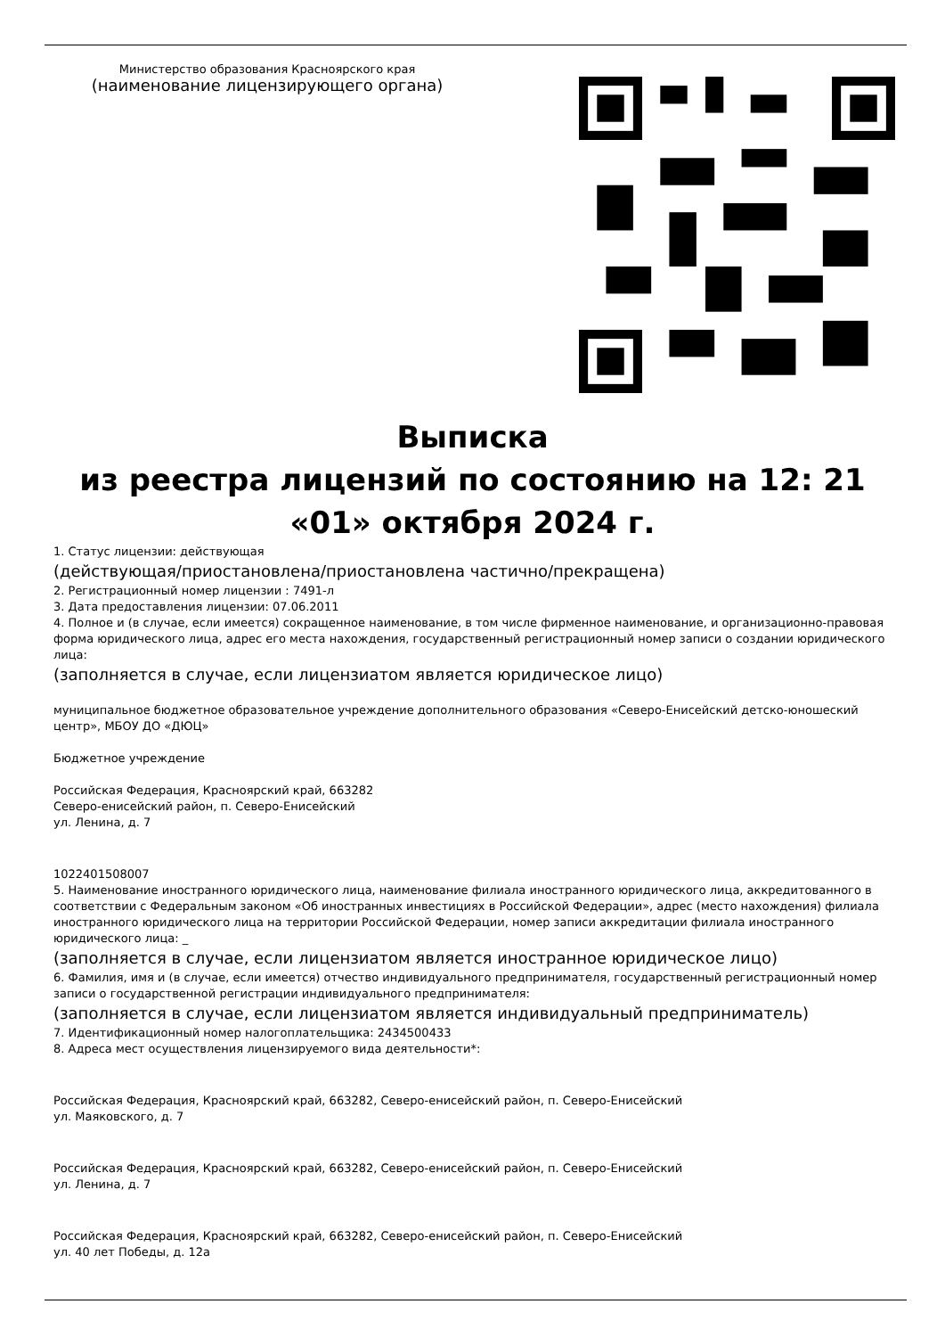Министерство образования Красноярского края
(наименование лицензирующего органа)
Выписка
из реестра лицензий по состоянию на 12: 21 «01» октября 2024 г.
1. Статус лицензии: действующая
(действующая/приостановлена/приостановлена частично/прекращена)
2. Регистрационный номер лицензии : 7491-л
3. Дата предоставления лицензии: 07.06.2011
4. Полное и (в случае, если имеется) сокращенное наименование, в том числе фирменное наименование, и организационно-правовая форма юридического лица, адрес его места нахождения, государственный регистрационный номер записи о создании юридического лица:
(заполняется в случае, если лицензиатом является юридическое лицо)
муниципальное бюджетное образовательное учреждение дополнительного образования «Северо-Енисейский детско-юношеский центр», МБОУ ДО «ДЮЦ»
Бюджетное учреждение
Российская Федерация, Красноярский край, 663282
Северо-енисейский район, п. Северо-Енисейский
ул. Ленина, д. 7
1022401508007
5. Наименование иностранного юридического лица, наименование филиала иностранного юридического лица, аккредитованного в соответствии с Федеральным законом «Об иностранных инвестициях в Российской Федерации», адрес (место нахождения) филиала иностранного юридического лица на территории Российской Федерации, номер записи аккредитации филиала иностранного юридического лица: _
(заполняется в случае, если лицензиатом является иностранное юридическое лицо)
6. Фамилия, имя и (в случае, если имеется) отчество индивидуального предпринимателя, государственный регистрационный номер записи о государственной регистрации индивидуального предпринимателя:
(заполняется в случае, если лицензиатом является индивидуальный предприниматель)
7. Идентификационный номер налогоплательщика: 2434500433
8. Адреса мест осуществления лицензируемого вида деятельности*:
Российская Федерация, Красноярский край, 663282, Северо-енисейский район, п. Северо-Енисейский
ул. Маяковского, д. 7
Российская Федерация, Красноярский край, 663282, Северо-енисейский район, п. Северо-Енисейский
ул. Ленина, д. 7
Российская Федерация, Красноярский край, 663282, Северо-енисейский район, п. Северо-Енисейский
ул. 40 лет Победы, д. 12а